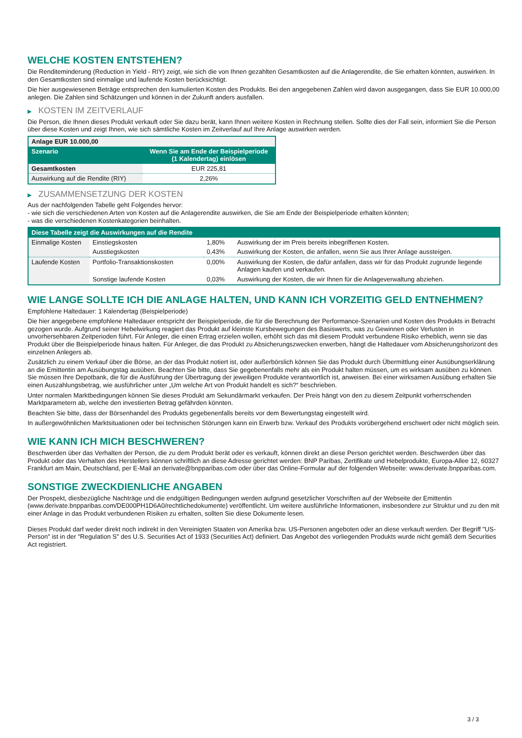WELCHE KOSTEN ENTSTEHEN?
Die Renditeminderung (Reduction in Yield - RIY) zeigt, wie sich die von Ihnen gezahlten Gesamtkosten auf die Anlagerendite, die Sie erhalten könnten, auswirken. In den Gesamtkosten sind einmalige und laufende Kosten berücksichtigt.
Die hier ausgewiesenen Beträge entsprechen den kumulierten Kosten des Produkts. Bei den angegebenen Zahlen wird davon ausgegangen, dass Sie EUR 10.000,00 anlegen. Die Zahlen sind Schätzungen und können in der Zukunft anders ausfallen.
▶ KOSTEN IM ZEITVERLAUF
Die Person, die Ihnen dieses Produkt verkauft oder Sie dazu berät, kann Ihnen weitere Kosten in Rechnung stellen. Sollte dies der Fall sein, informiert Sie die Person über diese Kosten und zeigt Ihnen, wie sich sämtliche Kosten im Zeitverlauf auf Ihre Anlage auswirken werden.
| Anlage EUR 10.000,00 | |
| --- | --- |
| Szenario | Wenn Sie am Ende der Beispielperiode (1 Kalendertag) einlösen |
| Gesamtkosten | EUR 225,81 |
| Auswirkung auf die Rendite (RIY) | 2,26% |
▶ ZUSAMMENSETZUNG DER KOSTEN
Aus der nachfolgenden Tabelle geht Folgendes hervor:
- wie sich die verschiedenen Arten von Kosten auf die Anlagerendite auswirken, die Sie am Ende der Beispielperiode erhalten könnten;
- was die verschiedenen Kostenkategorien beinhalten.
| Diese Tabelle zeigt die Auswirkungen auf die Rendite | | | |
| --- | --- | --- | --- |
| Einmalige Kosten | Einstiegskosten | 1,80% | Auswirkung der im Preis bereits inbegriffenen Kosten. |
| | Ausstiegskosten | 0,43% | Auswirkung der Kosten, die anfallen, wenn Sie aus Ihrer Anlage aussteigen. |
| Laufende Kosten | Portfolio-Transaktionskosten | 0,00% | Auswirkung der Kosten, die dafür anfallen, dass wir für das Produkt zugrunde liegende Anlagen kaufen und verkaufen. |
| | Sonstige laufende Kosten | 0,03% | Auswirkung der Kosten, die wir Ihnen für die Anlageverwaltung abziehen. |
WIE LANGE SOLLTE ICH DIE ANLAGE HALTEN, UND KANN ICH VORZEITIG GELD ENTNEHMEN?
Empfohlene Haltedauer: 1 Kalendertag (Beispielperiode)
Die hier angegebene empfohlene Haltedauer entspricht der Beispielperiode, die für die Berechnung der Performance-Szenarien und Kosten des Produkts in Betracht gezogen wurde. Aufgrund seiner Hebelwirkung reagiert das Produkt auf kleinste Kursbewegungen des Basiswerts, was zu Gewinnen oder Verlusten in unvorhersehbaren Zeitperioden führt. Für Anleger, die einen Ertrag erzielen wollen, erhöht sich das mit diesem Produkt verbundene Risiko erheblich, wenn sie das Produkt über die Beispielperiode hinaus halten. Für Anleger, die das Produkt zu Absicherungszwecken erwerben, hängt die Haltedauer vom Absicherungshorizont des einzelnen Anlegers ab.
Zusätzlich zu einem Verkauf über die Börse, an der das Produkt notiert ist, oder außerbörslich können Sie das Produkt durch Übermittlung einer Ausübungserklärung an die Emittentin am Ausübungstag ausüben. Beachten Sie bitte, dass Sie gegebenenfalls mehr als ein Produkt halten müssen, um es wirksam ausüben zu können. Sie müssen Ihre Depotbank, die für die Ausführung der Übertragung der jeweiligen Produkte verantwortlich ist, anweisen. Bei einer wirksamen Ausübung erhalten Sie einen Auszahlungsbetrag, wie ausführlicher unter „Um welche Art von Produkt handelt es sich?“ beschrieben.
Unter normalen Marktbedingungen können Sie dieses Produkt am Sekundärmarkt verkaufen. Der Preis hängt von den zu diesem Zeitpunkt vorherrschenden Marktparametern ab, welche den investierten Betrag gefährden könnten.
Beachten Sie bitte, dass der Börsenhandel des Produkts gegebenenfalls bereits vor dem Bewertungstag eingestellt wird.
In außergewöhnlichen Marktsituationen oder bei technischen Störungen kann ein Erwerb bzw. Verkauf des Produkts vorübergehend erschwert oder nicht möglich sein.
WIE KANN ICH MICH BESCHWEREN?
Beschwerden über das Verhalten der Person, die zu dem Produkt berät oder es verkauft, können direkt an diese Person gerichtet werden. Beschwerden über das Produkt oder das Verhalten des Herstellers können schriftlich an diese Adresse gerichtet werden: BNP Paribas, Zertifikate und Hebelprodukte, Europa-Allee 12, 60327 Frankfurt am Main, Deutschland, per E-Mail an derivate@bnpparibas.com oder über das Online-Formular auf der folgenden Webseite: www.derivate.bnpparibas.com.
SONSTIGE ZWECKDIENLICHE ANGABEN
Der Prospekt, diesbezügliche Nachträge und die endgültigen Bedingungen werden aufgrund gesetzlicher Vorschriften auf der Webseite der Emittentin (www.derivate.bnpparibas.com/DE000PH1D6A0/rechtlichedokumente) veröffentlicht. Um weitere ausführliche Informationen, insbesondere zur Struktur und zu den mit einer Anlage in das Produkt verbundenen Risiken zu erhalten, sollten Sie diese Dokumente lesen.
Dieses Produkt darf weder direkt noch indirekt in den Vereinigten Staaten von Amerika bzw. US-Personen angeboten oder an diese verkauft werden. Der Begriff "US-Person" ist in der "Regulation S" des U.S. Securities Act of 1933 (Securities Act) definiert. Das Angebot des vorliegenden Produkts wurde nicht gemäß dem Securities Act registriert.
3 / 3